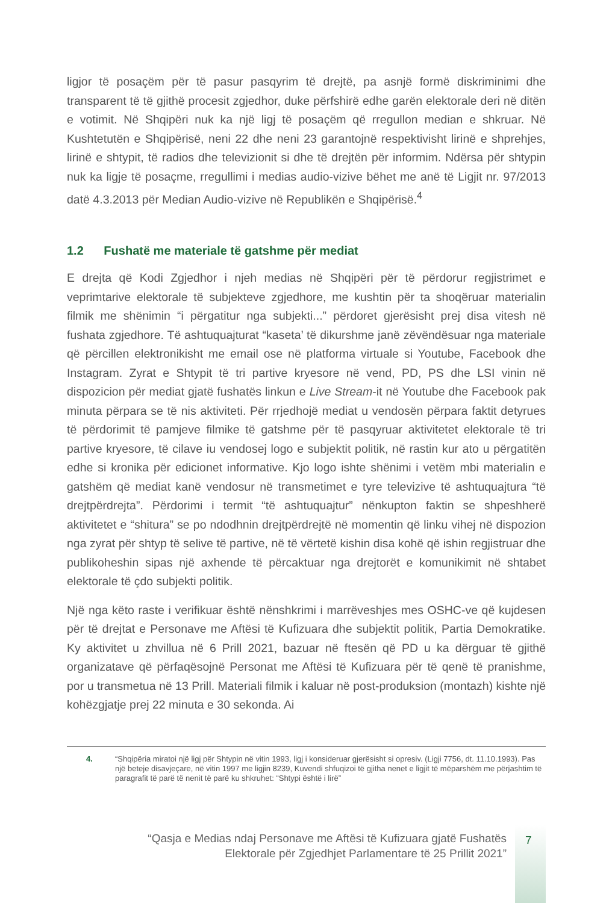ligjor të posaçëm për të pasur pasqyrim të drejtë, pa asnjë formë diskriminimi dhe transparent të të gjithë procesit zgjedhor, duke përfshirë edhe garën elektorale deri në ditën e votimit. Në Shqipëri nuk ka një ligj të posaçëm që rregullon median e shkruar. Në Kushtetutën e Shqipërisë, neni 22 dhe neni 23 garantojnë respektivisht lirinë e shprehjes, lirinë e shtypit, të radios dhe televizionit si dhe të drejtën për informim. Ndërsa për shtypin nuk ka ligje të posaçme, rregullimi i medias audio-vizive bëhet me anë të Ligjit nr. 97/2013 datë 4.3.2013 për Median Audio-vizive në Republikën e Shqipërisë.<sup>4</sup>
1.2 Fushatë me materiale të gatshme për mediat
E drejta që Kodi Zgjedhor i njeh medias në Shqipëri për të përdorur regjistrimet e veprimtarive elektorale të subjekteve zgjedhore, me kushtin për ta shoqëruar materialin filmik me shënimin “i përgatitur nga subjekti...” përdoret gjerësisht prej disa vitesh në fushata zgjedhore. Të ashtuquajturat “kaseta’ të dikurshme janë zëvëndësuar nga materiale që përcillen elektronikisht me email ose në platforma virtuale si Youtube, Facebook dhe Instagram. Zyrat e Shtypit të tri partive kryesore në vend, PD, PS dhe LSI vinin në dispozicion për mediat gjatë fushatës linkun e Live Stream-it në Youtube dhe Facebook pak minuta përpara se të nis aktiviteti. Për rrjedhojë mediat u vendosën përpara faktit detyrues të përdorimit të pamjeve filmike të gatshme për të pasqyruar aktivitetet elektorale të tri partive kryesore, të cilave iu vendosej logo e subjektit politik, në rastin kur ato u përgatitën edhe si kronika për edicionet informative. Kjo logo ishte shënimi i vetëm mbi materialin e gatshëm që mediat kanë vendosur në transmetimet e tyre televizive të ashtuquajtura “të drejtpërdrejta”. Përdorimi i termit “të ashtuquajtur” nënkupton faktin se shpeshherë aktivitetet e “shitura” se po ndodhnin drejtpërdrejtë në momentin që linku vihej në dispozion nga zyrat për shtyp të selive të partive, në të vërtetë kishin disa kohë që ishin regjistruar dhe publikoheshin sipas një axhende të përcaktuar nga drejtorët e komunikimit në shtabet elektorale të çdo subjekti politik.
Një nga këto raste i verifikuar është nënshkrimi i marrëveshjes mes OSHC-ve që kujdesen për të drejtat e Personave me Aftësi të Kufizuara dhe subjektit politik, Partia Demokratike. Ky aktivitet u zhvillua në 6 Prill 2021, bazuar në ftesën që PD u ka dërguar të gjithë organizatave që përfaqësojnë Personat me Aftësi të Kufizuara për të qenë të pranishme, por u transmetua në 13 Prill. Materiali filmik i kaluar në post-produksion (montazh) kishte një kohëzgjatje prej 22 minuta e 30 sekonda. Ai
4. “Shqipëria miratoi një ligj për Shtypin në vitin 1993, ligj i konsideruar gjerësisht si opresiv. (Ligji 7756, dt. 11.10.1993). Pas një beteje disavjeçare, në vitin 1997 me ligjin 8239, Kuvendi shfuqizoi të gjitha nenet e ligjit të mëparshëm me përjashtim të paragrafit të parë të nenit të parë ku shkruhet: “Shtypi është i lirë”
“Qasja e Medias ndaj Personave me Aftësi të Kufizuara gjatë Fushatës
Elektorale për Zgjedhjet Parlamentare të 25 Prillit 2021”
7